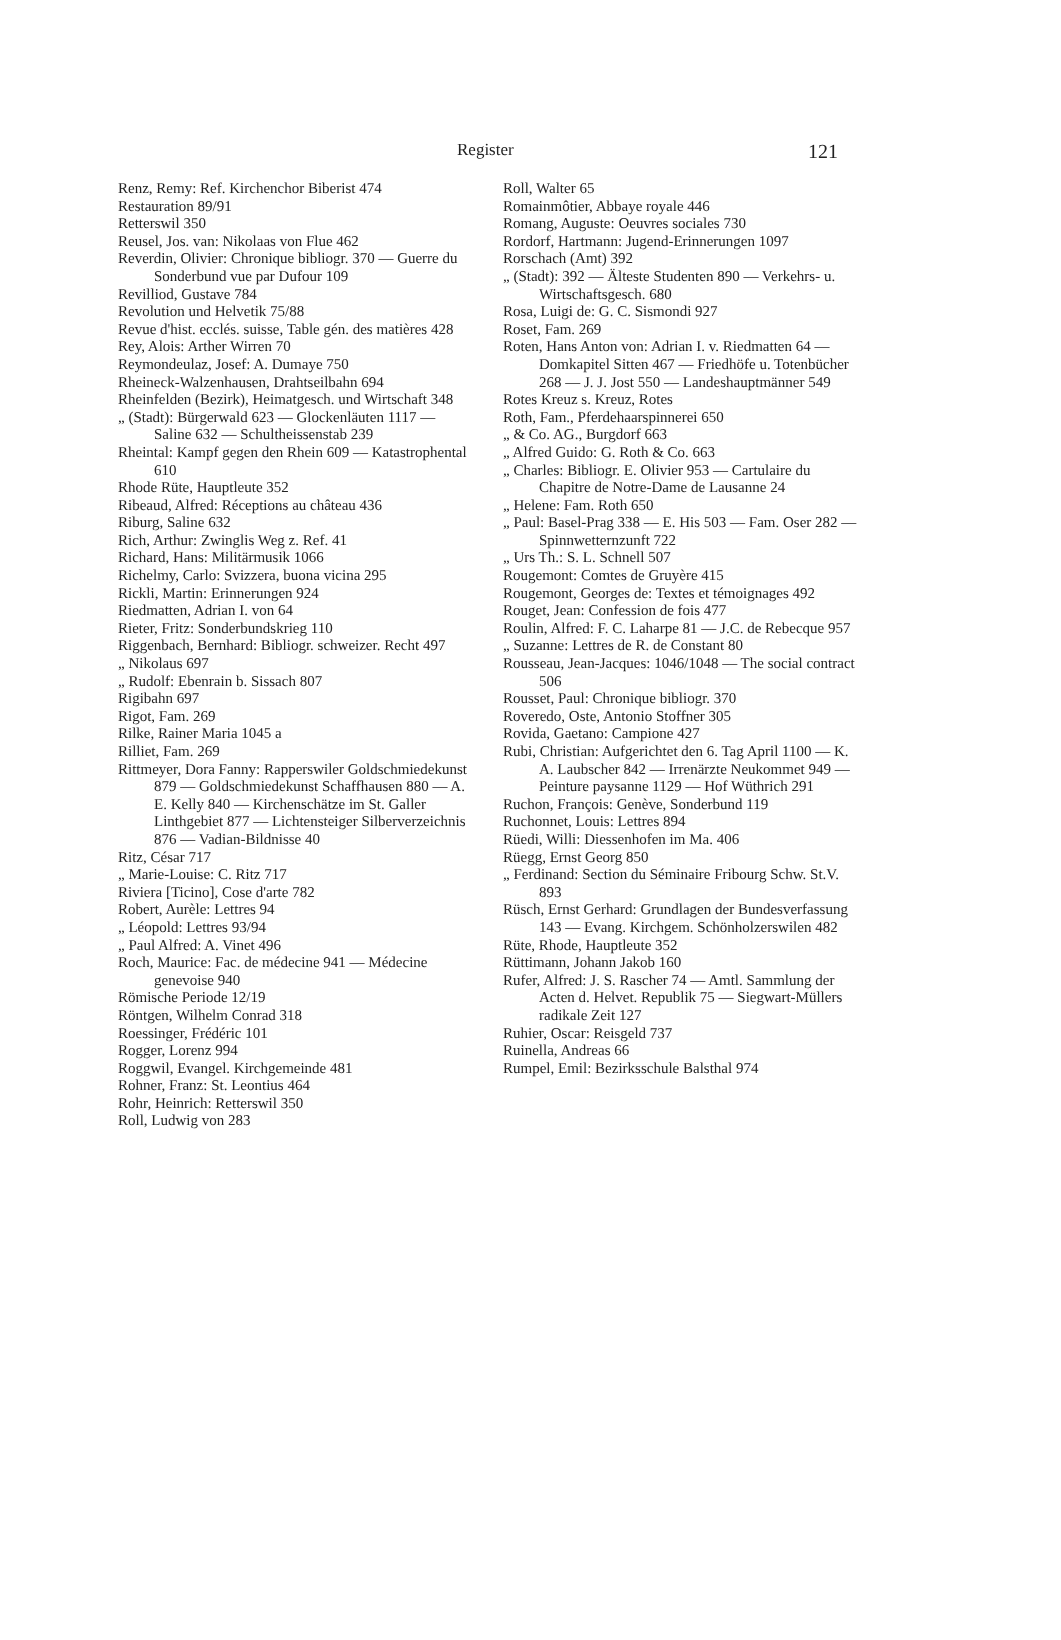Register 121
Renz, Remy: Ref. Kirchenchor Biberist 474
Restauration 89/91
Retterswil 350
Reusel, Jos. van: Nikolaas von Flue 462
Reverdin, Olivier: Chronique bibliogr. 370 — Guerre du Sonderbund vue par Dufour 109
Revilliod, Gustave 784
Revolution und Helvetik 75/88
Revue d'hist. ecclés. suisse, Table gén. des matières 428
Rey, Alois: Arther Wirren 70
Reymondeulaz, Josef: A. Dumaye 750
Rheineck-Walzenhausen, Drahtseilbahn 694
Rheinfelden (Bezirk), Heimatgesch. und Wirtschaft 348
„ (Stadt): Bürgerwald 623 — Glockenläuten 1117 — Saline 632 — Schultheissenstab 239
Rheintal: Kampf gegen den Rhein 609 — Katastrophental 610
Rhode Rüte, Hauptleute 352
Ribeaud, Alfred: Réceptions au château 436
Riburg, Saline 632
Rich, Arthur: Zwinglis Weg z. Ref. 41
Richard, Hans: Militärmusik 1066
Richelmy, Carlo: Svizzera, buona vicina 295
Rickli, Martin: Erinnerungen 924
Riedmatten, Adrian I. von 64
Rieter, Fritz: Sonderbundskrieg 110
Riggenbach, Bernhard: Bibliogr. schweizer. Recht 497
„ Nikolaus 697
„ Rudolf: Ebenrain b. Sissach 807
Rigibahn 697
Rigot, Fam. 269
Rilke, Rainer Maria 1045 a
Rilliet, Fam. 269
Rittmeyer, Dora Fanny: Rapperswiler Goldschmiedekunst 879 — Goldschmiedekunst Schaffhausen 880 — A. E. Kelly 840 — Kirchenschätze im St. Galler Linthgebiet 877 — Lichtensteiger Silberverzeichnis 876 — Vadian-Bildnisse 40
Ritz, César 717
„ Marie-Louise: C. Ritz 717
Riviera [Ticino], Cose d'arte 782
Robert, Aurèle: Lettres 94
„ Léopold: Lettres 93/94
„ Paul Alfred: A. Vinet 496
Roch, Maurice: Fac. de médecine 941 — Médecine genevoise 940
Römische Periode 12/19
Röntgen, Wilhelm Conrad 318
Roessinger, Frédéric 101
Rogger, Lorenz 994
Roggwil, Evangel. Kirchgemeinde 481
Rohner, Franz: St. Leontius 464
Rohr, Heinrich: Retterswil 350
Roll, Ludwig von 283
Roll, Walter 65
Romainmôtier, Abbaye royale 446
Romang, Auguste: Oeuvres sociales 730
Rordorf, Hartmann: Jugend-Erinnerungen 1097
Rorschach (Amt) 392
„ (Stadt): 392 — Älteste Studenten 890 — Verkehrs- u. Wirtschaftsgesch. 680
Rosa, Luigi de: G. C. Sismondi 927
Roset, Fam. 269
Roten, Hans Anton von: Adrian I. v. Riedmatten 64 — Domkapitel Sitten 467 — Friedhöfe u. Totenbücher 268 — J. J. Jost 550 — Landeshauptmänner 549
Rotes Kreuz s. Kreuz, Rotes
Roth, Fam., Pferdehaarspinnerei 650
„ & Co. AG., Burgdorf 663
„ Alfred Guido: G. Roth & Co. 663
„ Charles: Bibliogr. E. Olivier 953 — Cartulaire du Chapitre de Notre-Dame de Lausanne 24
„ Helene: Fam. Roth 650
„ Paul: Basel-Prag 338 — E. His 503 — Fam. Oser 282 — Spinnwetternzunft 722
„ Urs Th.: S. L. Schnell 507
Rougemont: Comtes de Gruyère 415
Rougemont, Georges de: Textes et témoignages 492
Rouget, Jean: Confession de fois 477
Roulin, Alfred: F. C. Laharpe 81 — J.C. de Rebecque 957
„ Suzanne: Lettres de R. de Constant 80
Rousseau, Jean-Jacques: 1046/1048 — The social contract 506
Rousset, Paul: Chronique bibliogr. 370
Roveredo, Oste, Antonio Stoffner 305
Rovida, Gaetano: Campione 427
Rubi, Christian: Aufgerichtet den 6. Tag April 1100 — K. A. Laubscher 842 — Irrenärzte Neukommet 949 — Peinture paysanne 1129 — Hof Wüthrich 291
Ruchon, François: Genève, Sonderbund 119
Ruchonnet, Louis: Lettres 894
Rüedi, Willi: Diessenhofen im Ma. 406
Rüegg, Ernst Georg 850
„ Ferdinand: Section du Séminaire Fribourg Schw. St.V. 893
Rüsch, Ernst Gerhard: Grundlagen der Bundesverfassung 143 — Evang. Kirchgem. Schönholzerswilen 482
Rüte, Rhode, Hauptleute 352
Rüttimann, Johann Jakob 160
Rufer, Alfred: J. S. Rascher 74 — Amtl. Sammlung der Acten d. Helvet. Republik 75 — Siegwart-Müllers radikale Zeit 127
Ruhier, Oscar: Reisgeld 737
Ruinella, Andreas 66
Rumpel, Emil: Bezirksschule Balsthal 974